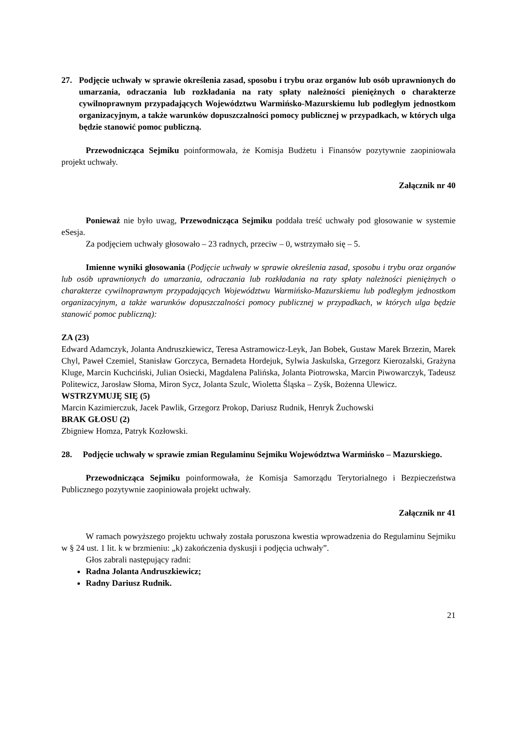27. Podjęcie uchwały w sprawie określenia zasad, sposobu i trybu oraz organów lub osób uprawnionych do umarzania, odraczania lub rozkładania na raty spłaty należności pieniężnych o charakterze cywilnoprawnym przypadających Województwu Warmińsko-Mazurskiemu lub podległym jednostkom organizacyjnym, a także warunków dopuszczalności pomocy publicznej w przypadkach, w których ulga będzie stanowić pomoc publiczną.
Przewodnicząca Sejmiku poinformowała, że Komisja Budżetu i Finansów pozytywnie zaopiniowała projekt uchwały.
Załącznik nr 40
Ponieważ nie było uwag, Przewodnicząca Sejmiku poddała treść uchwały pod głosowanie w systemie eSesja.
Za podjęciem uchwały głosowało – 23 radnych, przeciw – 0, wstrzymało się – 5.
Imienne wyniki głosowania (Podjęcie uchwały w sprawie określenia zasad, sposobu i trybu oraz organów lub osób uprawnionych do umarzania, odraczania lub rozkładania na raty spłaty należności pieniężnych o charakterze cywilnoprawnym przypadających Województwu Warmińsko-Mazurskiemu lub podległym jednostkom organizacyjnym, a także warunków dopuszczalności pomocy publicznej w przypadkach, w których ulga będzie stanowić pomoc publiczną):
ZA (23)
Edward Adamczyk, Jolanta Andruszkiewicz, Teresa Astramowicz-Leyk, Jan Bobek, Gustaw Marek Brzezin, Marek Chyl, Paweł Czemiel, Stanisław Gorczyca, Bernadeta Hordejuk, Sylwia Jaskulska, Grzegorz Kierozalski, Grażyna Kluge, Marcin Kuchciński, Julian Osiecki, Magdalena Palińska, Jolanta Piotrowska, Marcin Piwowarczyk, Tadeusz Politewicz, Jarosław Słoma, Miron Sycz, Jolanta Szulc, Wioletta Śląska – Zyśk, Bożenna Ulewicz.
WSTRZYMUJĘ SIĘ (5)
Marcin Kazimierczuk, Jacek Pawlik, Grzegorz Prokop, Dariusz Rudnik, Henryk Żuchowski
BRAK GŁOSU (2)
Zbigniew Homza, Patryk Kozłowski.
28. Podjęcie uchwały w sprawie zmian Regulaminu Sejmiku Województwa Warmińsko – Mazurskiego.
Przewodnicząca Sejmiku poinformowała, że Komisja Samorządu Terytorialnego i Bezpieczeństwa Publicznego pozytywnie zaopiniowała projekt uchwały.
Załącznik nr 41
W ramach powyższego projektu uchwały została poruszona kwestia wprowadzenia do Regulaminu Sejmiku w § 24 ust. 1 lit. k w brzmieniu: „k) zakończenia dyskusji i podjęcia uchwały”.
Głos zabrali następujący radni:
Radna Jolanta Andruszkiewicz;
Radny Dariusz Rudnik.
21